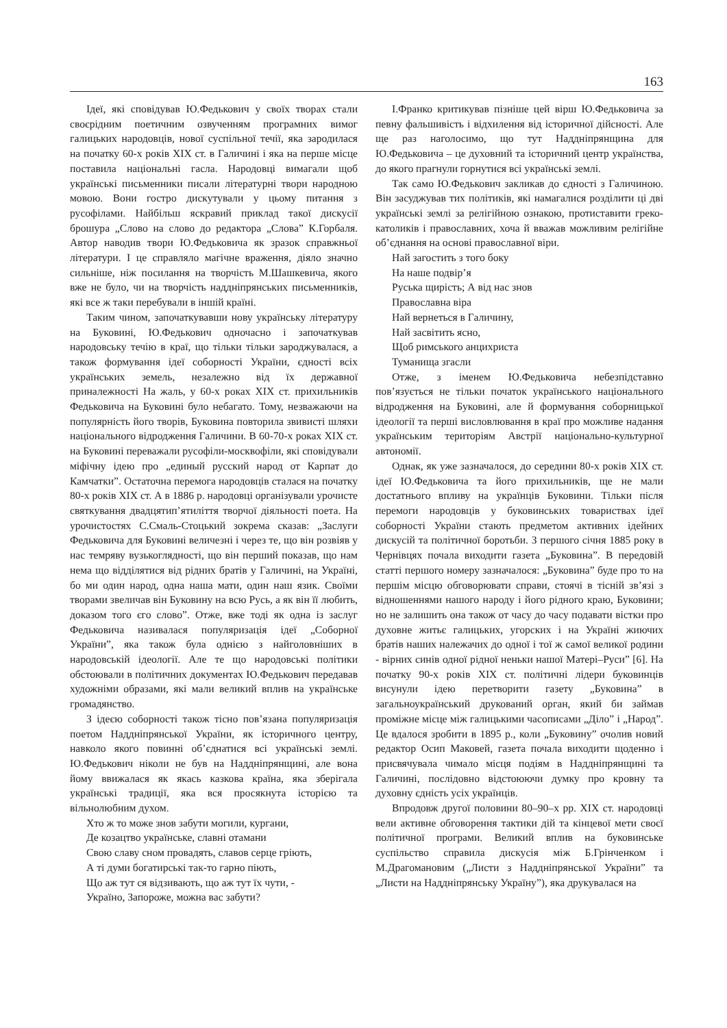163
Ідеї, які сповідував Ю.Федькович у своїх творах стали своєрідним поетичним озвученням програмних вимог галицьких народовців, нової суспільної течії, яка зародилася на початку 60-х років XIX ст. в Галичині і яка на перше місце поставила національні гасла. Народовці вимагали щоб українські письменники писали літературні твори народною мовою. Вони гостро дискутували у цьому питання з русофілами. Найбільш яскравий приклад такої дискусії брошура „Слово на слово до редактора „Слова” К.Горбаля. Автор наводив твори Ю.Федьковича як зразок справжньої літератури. І це справляло магічне враження, діяло значно сильніше, ніж посилання на творчість М.Шашкевича, якого вже не було, чи на творчість наддніпрянських письменників, які все ж таки перебували в іншій країні.
Таким чином, започаткувавши нову українську літературу на Буковині, Ю.Федькович одночасно і започаткував народовську течію в краї, що тільки тільки зароджувалася, а також формування ідеї соборності України, єдності всіх українських земель, незалежно від їх державної приналежності На жаль, у 60-х роках XIX ст. прихильників Федьковича на Буковині було небагато. Тому, незважаючи на популярність його творів, Буковина повторила звивисті шляхи національного відродження Галичини. В 60-70-х роках XIX ст. на Буковині переважали русофіли-москвофіли, які сповідували міфічну ідею про „единый русский народ от Карпат до Камчатки”. Остаточна перемога народовців сталася на початку 80-х років XIX ст. А в 1886 р. народовці організували урочисте святкування двадцятип’ятиліття творчої діяльності поета. На урочистостях С.Смаль-Стоцький зокрема сказав: „Заслуги Федьковича для Буковині величезні і через те, що він розвіяв у нас темряву вузькоглядності, що він перший показав, що нам нема що відділятися від рідних братів у Галичині, на Україні, бо ми один народ, одна наша мати, один наш язик. Своїми творами звеличав він Буковину на всю Русь, а як він її любить, доказом того єго слово”. Отже, вже тоді як одна із заслуг Федьковича називалася популяризація ідеї „Соборної України”, яка також була однією з найголовніших в народовській ідеології. Але те що народовські політики обстоювали в політичних документах Ю.Федькович передавав художніми образами, які мали великий вплив на українське громадянство.
З ідеєю соборності також тісно пов’язана популяризація поетом Наддніпрянської України, як історичного центру, навколо якого повинні об’єднатися всі українські землі. Ю.Федькович ніколи не був на Наддніпрянщині, але вона йому ввижалася як якась казкова країна, яка зберігала українські традиції, яка вся просякнута історією та вільнолюбним духом.
Хто ж то може знов забути могили, кургани,
Де козацтво українське, славні отамани
Свою славу сном провадять, славов серце гріють,
А ті думи богатирські так-то гарно піють,
Що аж тут ся відзивають, що аж тут їх чути, -
Україно, Запороже, можна вас забути?
І.Франко критикував пізніше цей вірш Ю.Федьковича за певну фальшивість і відхилення від історичної дійсності. Але ще раз наголосимо, що тут Наддніпрянщина для Ю.Федьковича – це духовний та історичний центр українства, до якого прагнули горнутися всі українські землі.
Так само Ю.Федькович закликав до єдності з Галичиною. Він засуджував тих політиків, які намагалися розділити ці дві українські землі за релігійною ознакою, протиставити греко-католиків і православних, хоча й вважав можливим релігійне об’єднання на основі православної віри.
Най загостить з того боку
На наше подвір’я
Руська щирість; А від нас знов
Православна віра
Най вернеться в Галичину,
Най засвітить ясно,
Щоб римського анцихриста
Туманища згасли
Отже, з іменем Ю.Федьковича небезпідставно пов’язується не тільки початок українського національного відродження на Буковині, але й формування соборницької ідеології та перші висловлювання в краї про можливе надання українським територіям Австрії національно-культурної автономії.
Однак, як уже зазначалося, до середини 80-х років XIX ст. ідеї Ю.Федьковича та його прихильників, ще не мали достатнього впливу на українців Буковини. Тільки після перемоги народовців у буковинських товариствах ідеї соборності України стають предметом активних ідейних дискусій та політичної боротьби. З першого січня 1885 року в Чернівцях почала виходити газета „Буковина”. В передовій статті першого номеру зазначалося: „Буковина” буде про то на першім місцю обговорювати справи, стоячі в тісній зв’язі з відношеннями нашого народу і його рідного краю, Буковини; но не залишить она також от часу до часу подавати вістки про духовне житьє галицьких, угорских і на Україні жиючих братів наших належачих до одної і тої ж самої великої родини - вірних синів одної рідної неньки нашої Матері–Руси” [6]. На початку 90-х років XIX ст. політичні лідери буковинців висунули ідею перетворити газету „Буковина” в загальноукраїнський друкований орган, який би займав проміжне місце між галицькими часописами „Діло” і „Народ”. Це вдалося зробити в 1895 р., коли „Буковину” очолив новий редактор Осип Маковей, газета почала виходити щоденно і присвячувала чимало місця подіям в Наддніпрянщині та Галичині, послідовно відстоюючи думку про кровну та духовну єдність усіх українців.
Впродовж другої половини 80–90–х рр. XIX ст. народовці вели активне обговорення тактики дій та кінцевої мети своєї політичної програми. Великий вплив на буковинське суспільство справила дискусія між Б.Грінченком і М.Драгомановим („Листи з Наддніпрянської України” та „Листи на Наддніпрянську Україну”), яка друкувалася на